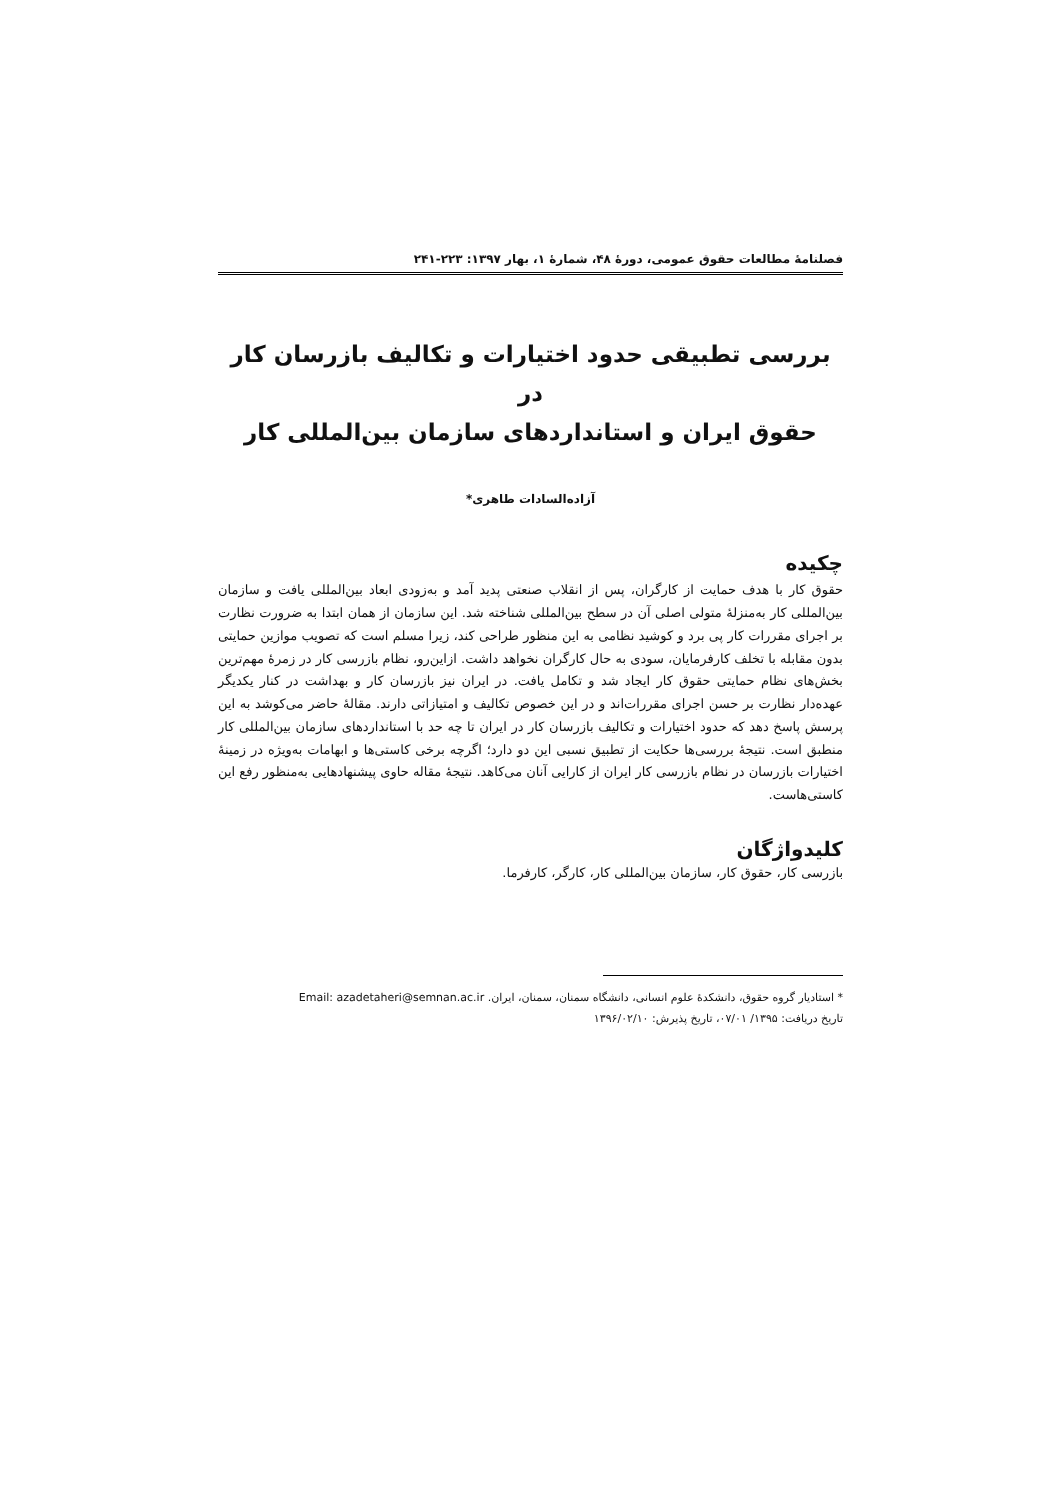فصلنامۀ مطالعات حقوق عمومی، دورۀ ۴۸، شمارۀ ۱، بهار ۱۳۹۷: ۲۲۳-۲۴۱
بررسی تطبیقی حدود اختیارات و تکالیف بازرسان کار در
حقوق ایران و استانداردهای سازمان بین‌المللی کار
آزاده‌السادات طاهری*
چکیده
حقوق کار با هدف حمایت از کارگران، پس از انقلاب صنعتی پدید آمد و به‌زودی ابعاد بین‌المللی یافت و سازمان بین‌المللی کار به‌منزلۀ متولی اصلی آن در سطح بین‌المللی شناخته شد. این سازمان از همان ابتدا به ضرورت نظارت بر اجرای مقررات کار پی برد و کوشید نظامی به این منظور طراحی کند، زیرا مسلم است که تصویب موازین حمایتی بدون مقابله با تخلف کارفرمایان، سودی به حال کارگران نخواهد داشت. ازاین‌رو، نظام بازرسی کار در زمرۀ مهم‌ترین بخش‌های نظام حمایتی حقوق کار ایجاد شد و تکامل یافت. در ایران نیز بازرسان کار و بهداشت در کنار یکدیگر عهده‌دار نظارت بر حسن اجرای مقررات‌اند و در این خصوص تکالیف و امتیازاتی دارند. مقالۀ حاضر می‌کوشد به این پرسش پاسخ دهد که حدود اختیارات و تکالیف بازرسان کار در ایران تا چه حد با استانداردهای سازمان بین‌المللی کار منطبق است. نتیجۀ بررسی‌ها حکایت از تطبیق نسبی این دو دارد؛ اگرچه برخی کاستی‌ها و ابهامات به‌ویژه در زمینۀ اختیارات بازرسان در نظام بازرسی کار ایران از کارایی آنان می‌کاهد. نتیجۀ مقاله حاوی پیشنهادهایی به‌منظور رفع این کاستی‌هاست.
کلیدواژگان
بازرسی کار، حقوق کار، سازمان بین‌المللی کار، کارگر، کارفرما.
* استادیار گروه حقوق، دانشکدۀ علوم انسانی، دانشگاه سمنان، سمنان، ایران. Email: azadetaheri@semnan.ac.ir
تاریخ دریافت: ۱۳۹۵/ ۰۷/۰۱، تاریخ پذیرش: ۱۳۹۶/۰۲/۱۰